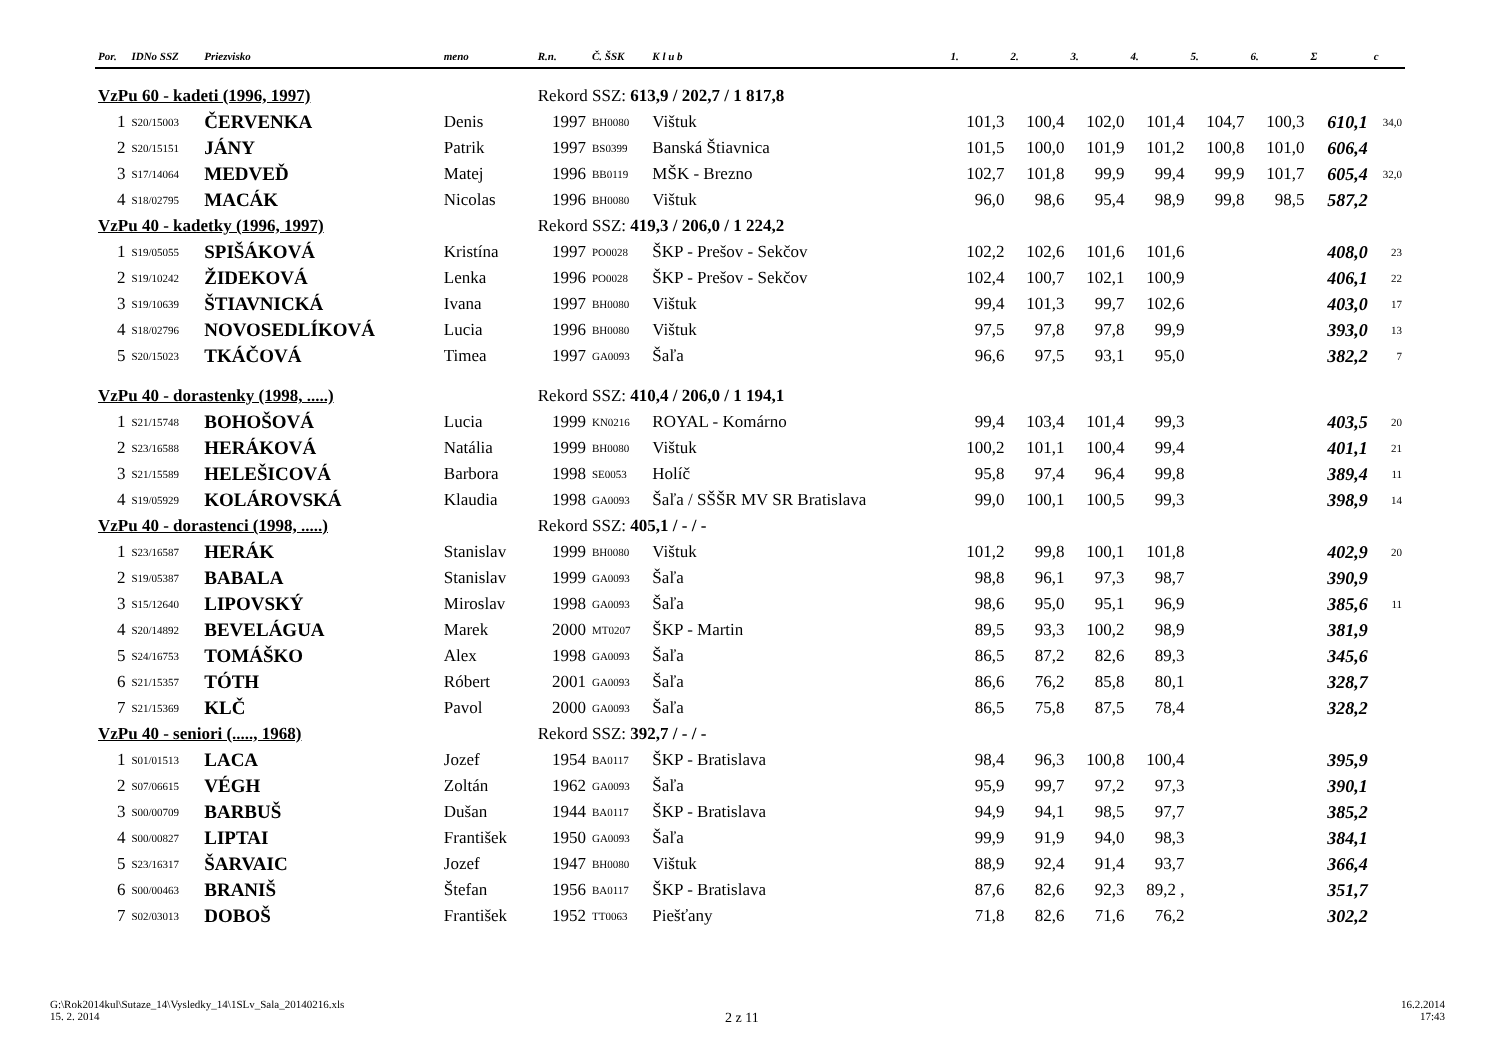| Por. | IDNo SSZ | Priezvisko | meno | R.n. | Č. ŠSK | K l u b | 1. | 2. | 3. | 4. | 5. | 6. | Σ | c |
| --- | --- | --- | --- | --- | --- | --- | --- | --- | --- | --- | --- | --- | --- | --- |
| VzPu 60 - kadeti (1996, 1997) | | | | Rekord SSZ: 613,9 / 202,7 / 1 817,8 | | | | | | | | | | |
| 1 | S20/15003 | ČERVENKA | Denis | 1997 | BH0080 | Vištuk | 101,3 | 100,4 | 102,0 | 101,4 | 104,7 | 100,3 | 610,1 | 34,0 |
| 2 | S20/15151 | JÁNY | Patrik | 1997 | BS0399 | Banská Štiavnica | 101,5 | 100,0 | 101,9 | 101,2 | 100,8 | 101,0 | 606,4 | |
| 3 | S17/14064 | MEDVEĎ | Matej | 1996 | BB0119 | MŠK - Brezno | 102,7 | 101,8 | 99,9 | 99,4 | 99,9 | 101,7 | 605,4 | 32,0 |
| 4 | S18/02795 | MACÁK | Nicolas | 1996 | BH0080 | Vištuk | 96,0 | 98,6 | 95,4 | 98,9 | 99,8 | 98,5 | 587,2 | |
| VzPu 40 - kadetky (1996, 1997) | | | | Rekord SSZ: 419,3 / 206,0 / 1 224,2 | | | | | | | | | | |
| 1 | S19/05055 | SPIŠÁKOVÁ | Kristína | 1997 | PO0028 | ŠKP - Prešov - Sekčov | 102,2 | 102,6 | 101,6 | 101,6 | | | 408,0 | 23 |
| 2 | S19/10242 | ŽIDEKOVÁ | Lenka | 1996 | PO0028 | ŠKP - Prešov - Sekčov | 102,4 | 100,7 | 102,1 | 100,9 | | | 406,1 | 22 |
| 3 | S19/10639 | ŠTIAVNICKÁ | Ivana | 1997 | BH0080 | Vištuk | 99,4 | 101,3 | 99,7 | 102,6 | | | 403,0 | 17 |
| 4 | S18/02796 | NOVOSEDLÍKOVÁ | Lucia | 1996 | BH0080 | Vištuk | 97,5 | 97,8 | 97,8 | 99,9 | | | 393,0 | 13 |
| 5 | S20/15023 | TKÁČOVÁ | Timea | 1997 | GA0093 | Šaľa | 96,6 | 97,5 | 93,1 | 95,0 | | | 382,2 | 7 |
| VzPu 40 - dorastenky (1998, .....) | | | | Rekord SSZ: 410,4 / 206,0 / 1 194,1 | | | | | | | | | | |
| 1 | S21/15748 | BOHOŠOVÁ | Lucia | 1999 | KN0216 | ROYAL - Komárno | 99,4 | 103,4 | 101,4 | 99,3 | | | 403,5 | 20 |
| 2 | S23/16588 | HERÁKOVÁ | Natália | 1999 | BH0080 | Vištuk | 100,2 | 101,1 | 100,4 | 99,4 | | | 401,1 | 21 |
| 3 | S21/15589 | HELEŠICOVÁ | Barbora | 1998 | SE0053 | Holíč | 95,8 | 97,4 | 96,4 | 99,8 | | | 389,4 | 11 |
| 4 | S19/05929 | KOLÁROVSKÁ | Klaudia | 1998 | GA0093 | Šaľa / SŠŠR MV SR Bratislava | 99,0 | 100,1 | 100,5 | 99,3 | | | 398,9 | 14 |
| VzPu 40 - dorastenci (1998, .....) | | | | Rekord SSZ: 405,1 / - / - | | | | | | | | | | |
| 1 | S23/16587 | HERÁK | Stanislav | 1999 | BH0080 | Vištuk | 101,2 | 99,8 | 100,1 | 101,8 | | | 402,9 | 20 |
| 2 | S19/05387 | BABALA | Stanislav | 1999 | GA0093 | Šaľa | 98,8 | 96,1 | 97,3 | 98,7 | | | 390,9 | |
| 3 | S15/12640 | LIPOVSKÝ | Miroslav | 1998 | GA0093 | Šaľa | 98,6 | 95,0 | 95,1 | 96,9 | | | 385,6 | 11 |
| 4 | S20/14892 | BEVELÁGUA | Marek | 2000 | MT0207 | ŠKP - Martin | 89,5 | 93,3 | 100,2 | 98,9 | | | 381,9 | |
| 5 | S24/16753 | TOMÁŠKO | Alex | 1998 | GA0093 | Šaľa | 86,5 | 87,2 | 82,6 | 89,3 | | | 345,6 | |
| 6 | S21/15357 | TÓTH | Róbert | 2001 | GA0093 | Šaľa | 86,6 | 76,2 | 85,8 | 80,1 | | | 328,7 | |
| 7 | S21/15369 | KLČ | Pavol | 2000 | GA0093 | Šaľa | 86,5 | 75,8 | 87,5 | 78,4 | | | 328,2 | |
| VzPu 40 - seniori (....., 1968) | | | | Rekord SSZ: 392,7 / - / - | | | | | | | | | | |
| 1 | S01/01513 | LACA | Jozef | 1954 | BA0117 | ŠKP - Bratislava | 98,4 | 96,3 | 100,8 | 100,4 | | | 395,9 | |
| 2 | S07/06615 | VÉGH | Zoltán | 1962 | GA0093 | Šaľa | 95,9 | 99,7 | 97,2 | 97,3 | | | 390,1 | |
| 3 | S00/00709 | BARBUŠ | Dušan | 1944 | BA0117 | ŠKP - Bratislava | 94,9 | 94,1 | 98,5 | 97,7 | | | 385,2 | |
| 4 | S00/00827 | LIPTAI | František | 1950 | GA0093 | Šaľa | 99,9 | 91,9 | 94,0 | 98,3 | | | 384,1 | |
| 5 | S23/16317 | ŠARVAIC | Jozef | 1947 | BH0080 | Vištuk | 88,9 | 92,4 | 91,4 | 93,7 | | | 366,4 | |
| 6 | S00/00463 | BRANIŠ | Štefan | 1956 | BA0117 | ŠKP - Bratislava | 87,6 | 82,6 | 92,3 | 89,2 , | | | 351,7 | |
| 7 | S02/03013 | DOBOŠ | František | 1952 | TT0063 | Piešťany | 71,8 | 82,6 | 71,6 | 76,2 | | | 302,2 | |
G:\Rok2014kul\Sutaze_14\Vysledky_14\1SLv_Sala_20140216.xls
15. 2. 2014
2 z 11
16.2.2014
17:43